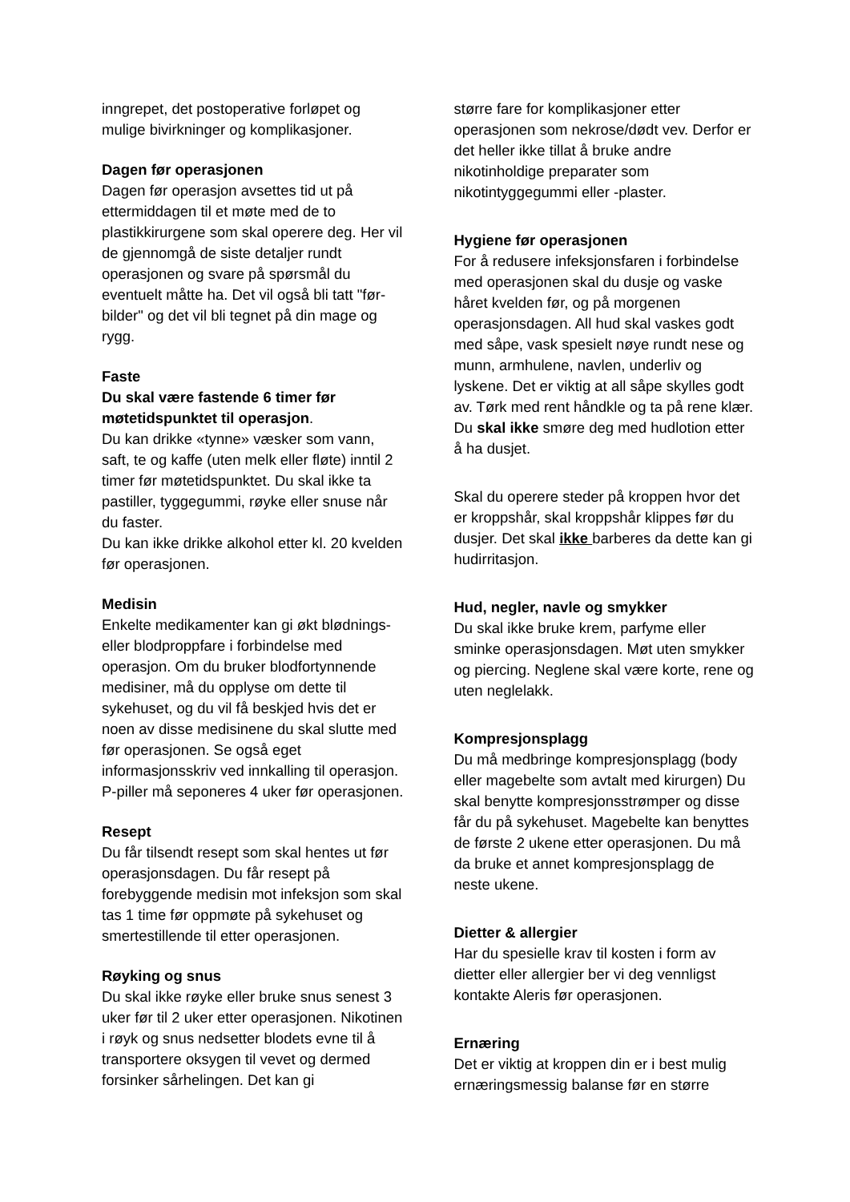inngrepet, det postoperative forløpet og mulige bivirkninger og komplikasjoner.
Dagen før operasjonen
Dagen før operasjon avsettes tid ut på ettermiddagen til et møte med de to plastikkirurgene som skal operere deg. Her vil de gjennomgå de siste detaljer rundt operasjonen og svare på spørsmål du eventuelt måtte ha. Det vil også bli tatt "før-bilder" og det vil bli tegnet på din mage og rygg.
Faste
Du skal være fastende 6 timer før møtetidspunktet til operasjon.
Du kan drikke «tynne» væsker som vann, saft, te og kaffe (uten melk eller fløte) inntil 2 timer før møtetidspunktet. Du skal ikke ta pastiller, tyggegummi, røyke eller snuse når du faster.
Du kan ikke drikke alkohol etter kl. 20 kvelden før operasjonen.
Medisin
Enkelte medikamenter kan gi økt blødnings- eller blodproppfare i forbindelse med operasjon. Om du bruker blodfortynnende medisiner, må du opplyse om dette til sykehuset, og du vil få beskjed hvis det er noen av disse medisinene du skal slutte med før operasjonen. Se også eget informasjonsskriv ved innkalling til operasjon. P-piller må seponeres 4 uker før operasjonen.
Resept
Du får tilsendt resept som skal hentes ut før operasjonsdagen. Du får resept på forebyggende medisin mot infeksjon som skal tas 1 time før oppmøte på sykehuset og smertestillende til etter operasjonen.
Røyking og snus
Du skal ikke røyke eller bruke snus senest 3 uker før til 2 uker etter operasjonen. Nikotinen i røyk og snus nedsetter blodets evne til å transportere oksygen til vevet og dermed forsinker sårhelingen. Det kan gi
større fare for komplikasjoner etter operasjonen som nekrose/dødt vev. Derfor er det heller ikke tillat å bruke andre nikotinholdige preparater som nikotintyggegummi eller -plaster.
Hygiene før operasjonen
For å redusere infeksjonsfaren i forbindelse med operasjonen skal du dusje og vaske håret kvelden før, og på morgenen operasjonsdagen. All hud skal vaskes godt med såpe, vask spesielt nøye rundt nese og munn, armhulene, navlen, underliv og lyskene. Det er viktig at all såpe skylles godt av. Tørk med rent håndkle og ta på rene klær. Du skal ikke smøre deg med hudlotion etter å ha dusjet.
Skal du operere steder på kroppen hvor det er kroppshår, skal kroppshår klippes før du dusjer. Det skal ikke barberes da dette kan gi hudirritasjon.
Hud, negler, navle og smykker
Du skal ikke bruke krem, parfyme eller sminke operasjonsdagen. Møt uten smykker og piercing. Neglene skal være korte, rene og uten neglelakk.
Kompresjonsplagg
Du må medbringe kompresjonsplagg (body eller magebelte som avtalt med kirurgen) Du skal benytte kompresjonsstrømper og disse får du på sykehuset. Magebelte kan benyttes de første 2 ukene etter operasjonen. Du må da bruke et annet kompresjonsplagg de neste ukene.
Dietter & allergier
Har du spesielle krav til kosten i form av dietter eller allergier ber vi deg vennligst kontakte Aleris før operasjonen.
Ernæring
Det er viktig at kroppen din er i best mulig ernæringsmessig balanse før en større